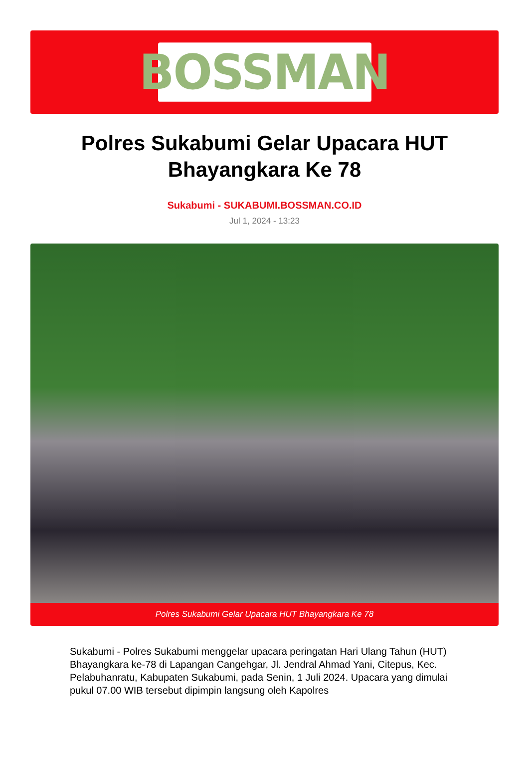BOSSMAN
Polres Sukabumi Gelar Upacara HUT Bhayangkara Ke 78
Sukabumi - SUKABUMI.BOSSMAN.CO.ID
Jul 1, 2024 - 13:23
Polres Sukabumi Gelar Upacara HUT Bhayangkara Ke 78
Sukabumi - Polres Sukabumi menggelar upacara peringatan Hari Ulang Tahun (HUT) Bhayangkara ke-78 di Lapangan Cangehgar, Jl. Jendral Ahmad Yani, Citepus, Kec. Pelabuhanratu, Kabupaten Sukabumi, pada Senin, 1 Juli 2024. Upacara yang dimulai pukul 07.00 WIB tersebut dipimpin langsung oleh Kapolres